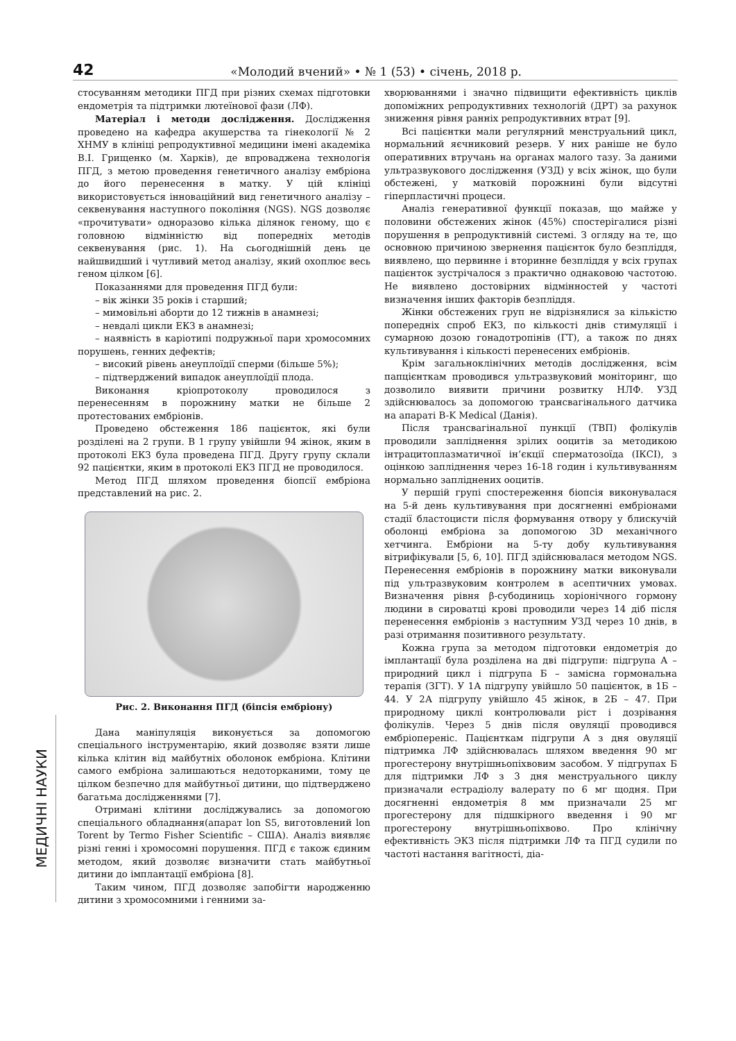42 «Молодий вчений» • № 1 (53) • січень, 2018 р.
МЕДИЧНІ НАУКИ
стосуванням методики ПГД при різних схемах підготовки ендометрія та підтримки лютеїнової фази (ЛФ).
Матеріал і методи дослідження. Дослідження проведено на кафедра акушерства та гінекології № 2 ХНМУ в клініці репродуктивної медицини імені академіка В.І. Грищенко (м. Харків), де впроваджена технологія ПГД, з метою проведення генетичного аналізу ембріона до його перенесення в матку. У цій клініці використовується інноваційний вид генетичного аналізу – секвенування наступного покоління (NGS). NGS дозволяє «прочитувати» одноразово кілька ділянок геному, що є головною відмінністю від попередніх методів секвенування (рис. 1). На сьогоднішній день це найшвидший і чутливий метод аналізу, який охоплює весь геном цілком [6].
Показаннями для проведення ПГД були:
– вік жінки 35 років і старший;
– мимовільні аборти до 12 тижнів в анамнезі;
– невдалі цикли ЕКЗ в анамнезі;
– наявність в каріотипі подружньої пари хромосомних порушень, генних дефектів;
– високий рівень анеуплоїдії сперми (більше 5%);
– підтверджений випадок анеуплоїдії плода.
Виконання кріопротоколу проводилося з перенесенням в порожнину матки не більше 2 протестованих ембріонів.
Проведено обстеження 186 пацієнток, які були розділені на 2 групи. В 1 групу увійшли 94 жінок, яким в протоколі ЕКЗ була проведена ПГД. Другу групу склали 92 пацієнтки, яким в протоколі ЕКЗ ПГД не проводилося.
Метод ПГД шляхом проведення біопсії ембріона представлений на рис. 2.
Рис. 2. Виконання ПГД (біпсія ембріону)
Дана маніпуляція виконується за допомогою спеціального інструментарію, який дозволяє взяти лише кілька клітин від майбутніх оболонок ембріона. Клітини самого ембріона залишаються недоторканими, тому це цілком безпечно для майбутньої дитини, що підтверджено багатьма дослідженнями [7].
Отримані клітини досліджувались за допомогою спеціального обладнання(апарат lon S5, виготовлений lon Torent by Termo Fisher Scientific – США). Аналіз виявляє різні генні і хромосомні порушення. ПГД є також єдиним методом, який дозволяє визначити стать майбутньої дитини до імплантації ембріона [8].
Таким чином, ПГД дозволяє запобігти народженню дитини з хромосомними і генними за-
хворюваннями і значно підвищити ефективність циклів допоміжних репродуктивних технологій (ДРТ) за рахунок зниження рівня ранніх репродуктивних втрат [9].
Всі пацієнтки мали регулярний менструальний цикл, нормальний яєчниковий резерв. У них раніше не було оперативних втручань на органах малого тазу. За даними ультразвукового дослідження (УЗД) у всіх жінок, що були обстежені, у матковій порожнині були відсутні гіперпластичні процеси.
Аналіз генеративної функції показав, що майже у половини обстежених жінок (45%) спостерігалися різні порушення в репродуктивній системі. З огляду на те, що основною причиною звернення пацієнток було безпліддя, виявлено, що первинне і вторинне безпліддя у всіх групах пацієнток зустрічалося з практично однаковою частотою. Не виявлено достовірних відмінностей у частоті визначення інших факторів безпліддя.
Жінки обстежених груп не відрізнялися за кількістю попередніх спроб ЕКЗ, по кількості днів стимуляції і сумарною дозою гонадотропінів (ГТ), а також по днях культивування і кількості перенесених ембріонів.
Крім загальноклінічних методів дослідження, всім папцієнткам проводився ультразвуковий моніторинг, що дозволило виявити причини розвитку НЛФ. УЗД здійснювалось за допомогою трансвагінального датчика на апараті B-K Medical (Данія).
Після трансвагінальної пункції (ТВП) фолікулів проводили запліднення зрілих ооцитів за методикою інтрацитоплазматичної ін’єкції сперматозоїда (ІКСІ), з оцінкою запліднення через 16-18 годин і культивуванням нормально запліднених ооцитів.
У першій групі спостереження біопсія виконувалася на 5-й день культивування при досягненні ембріонами стадії бластоцисти після формування отвору у блискучій оболонці ембріона за допомогою 3D механічного хетчинга. Ембріони на 5-ту добу культивування вітрифікували [5, 6, 10]. ПГД здійснювалася методом NGS. Перенесення ембріонів в порожнину матки виконували під ультразвуковим контролем в асептичних умовах. Визначення рівня β-субодиниць хоріонічного гормону людини в сироватці крові проводили через 14 діб після перенесення ембріонів з наступним УЗД через 10 днів, в разі отримання позитивного результату.
Кожна група за методом підготовки ендометрія до імплантації була розділена на дві підгрупи: підгрупа А – природний цикл і підгрупа Б – замісна гормональна терапія (ЗГТ). У 1А підгрупу увійшло 50 пацієнток, в 1Б – 44. У 2А підгрупу увійшло 45 жінок, в 2Б – 47. При природному циклі контролювали ріст і дозрівання фолікулів. Через 5 днів після овуляції проводився ембріопереніс. Пацієнткам підгрупи А з дня овуляції підтримка ЛФ здійснювалась шляхом введення 90 мг прогестерону внутрішньопіхвовим засобом. У підгрупах Б для підтримки ЛФ з 3 дня менструального циклу призначали естрадіолу валерату по 6 мг щодня. При досягненні ендометрія 8 мм призначали 25 мг прогестерону для підшкірного введення і 90 мг прогестерону внутрішньопіхвово. Про клінічну ефективність ЭКЗ після підтримки ЛФ та ПГД судили по частоті настання вагітності, діа-